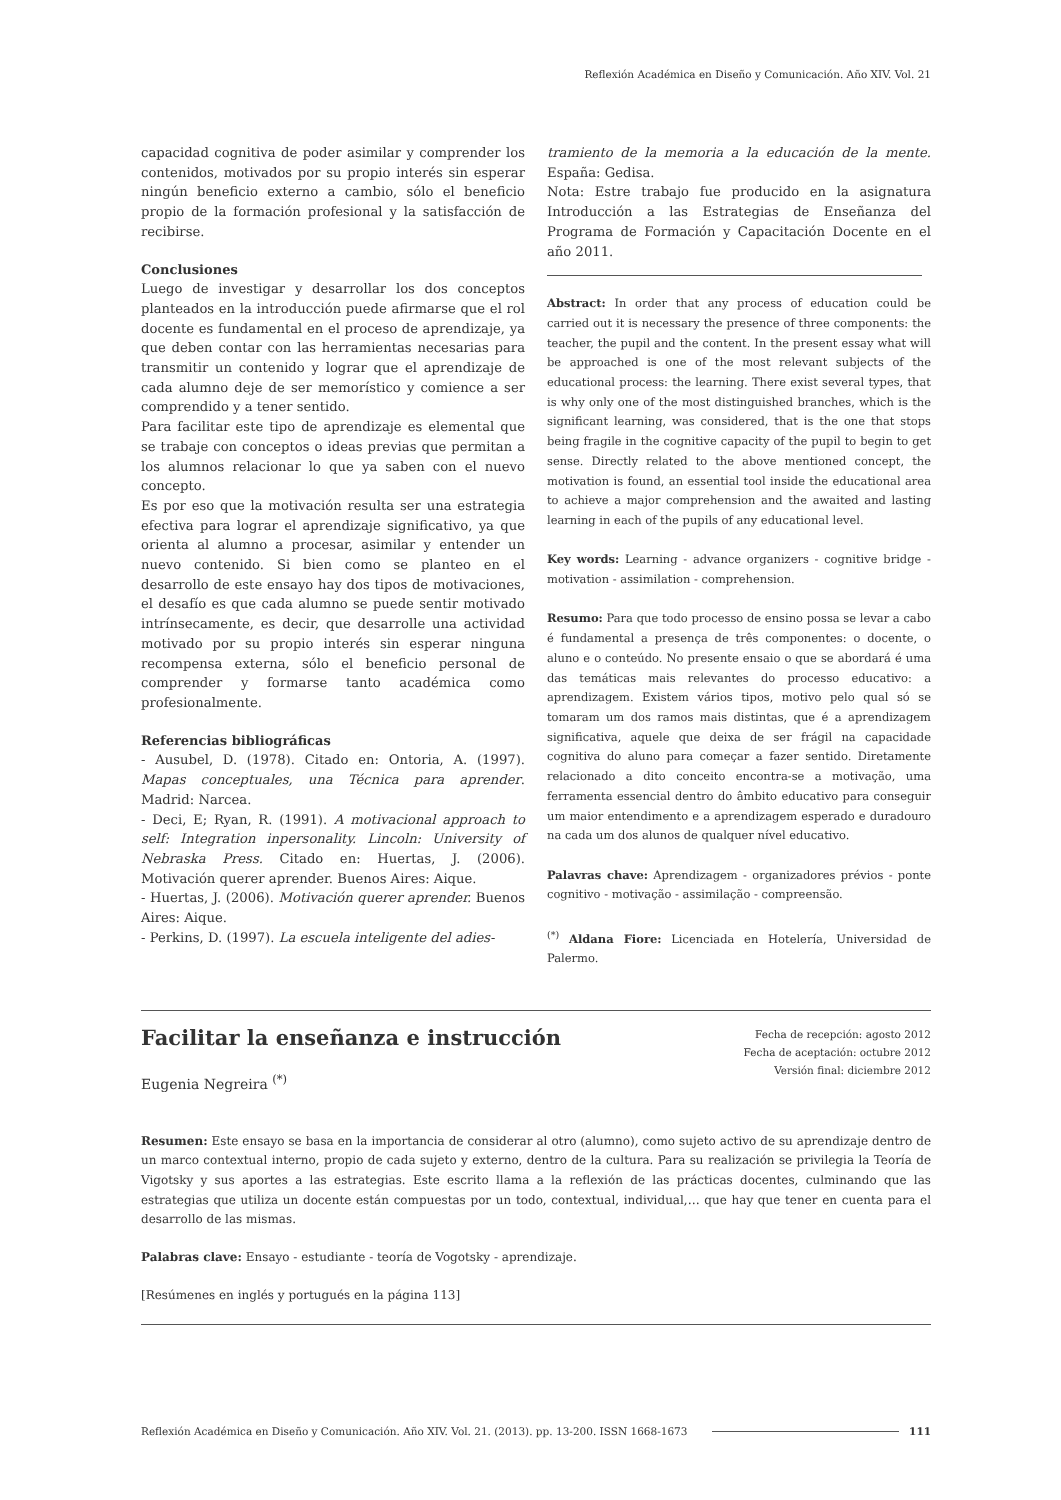Reflexión Académica en Diseño y Comunicación. Año XIV. Vol. 21
capacidad cognitiva de poder asimilar y comprender los contenidos, motivados por su propio interés sin esperar ningún beneficio externo a cambio, sólo el beneficio propio de la formación profesional y la satisfacción de recibirse.
Conclusiones
Luego de investigar y desarrollar los dos conceptos planteados en la introducción puede afirmarse que el rol docente es fundamental en el proceso de aprendizaje, ya que deben contar con las herramientas necesarias para transmitir un contenido y lograr que el aprendizaje de cada alumno deje de ser memorístico y comience a ser comprendido y a tener sentido.
Para facilitar este tipo de aprendizaje es elemental que se trabaje con conceptos o ideas previas que permitan a los alumnos relacionar lo que ya saben con el nuevo concepto.
Es por eso que la motivación resulta ser una estrategia efectiva para lograr el aprendizaje significativo, ya que orienta al alumno a procesar, asimilar y entender un nuevo contenido. Si bien como se planteo en el desarrollo de este ensayo hay dos tipos de motivaciones, el desafío es que cada alumno se puede sentir motivado intrínsecamente, es decir, que desarrolle una actividad motivado por su propio interés sin esperar ninguna recompensa externa, sólo el beneficio personal de comprender y formarse tanto académica como profesionalmente.
Referencias bibliográficas
- Ausubel, D. (1978). Citado en: Ontoria, A. (1997). Mapas conceptuales, una Técnica para aprender. Madrid: Narcea.
- Deci, E; Ryan, R. (1991). A motivacional approach to self: Integration inpersonality. Lincoln: University of Nebraska Press. Citado en: Huertas, J. (2006). Motivación querer aprender. Buenos Aires: Aique.
- Huertas, J. (2006). Motivación querer aprender. Buenos Aires: Aique.
- Perkins, D. (1997). La escuela inteligente del adies-
tramiento de la memoria a la educación de la mente. España: Gedisa.
Nota: Estre trabajo fue producido en la asignatura Introducción a las Estrategias de Enseñanza del Programa de Formación y Capacitación Docente en el año 2011.
Abstract: In order that any process of education could be carried out it is necessary the presence of three components: the teacher, the pupil and the content. In the present essay what will be approached is one of the most relevant subjects of the educational process: the learning. There exist several types, that is why only one of the most distinguished branches, which is the significant learning, was considered, that is the one that stops being fragile in the cognitive capacity of the pupil to begin to get sense. Directly related to the above mentioned concept, the motivation is found, an essential tool inside the educational area to achieve a major comprehension and the awaited and lasting learning in each of the pupils of any educational level.
Key words: Learning - advance organizers - cognitive bridge - motivation - assimilation - comprehension.
Resumo: Para que todo processo de ensino possa se levar a cabo é fundamental a presença de três componentes: o docente, o aluno e o conteúdo. No presente ensaio o que se abordará é uma das temáticas mais relevantes do processo educativo: a aprendizagem. Existem vários tipos, motivo pelo qual só se tomaram um dos ramos mais distintas, que é a aprendizagem significativa, aquele que deixa de ser frágil na capacidade cognitiva do aluno para começar a fazer sentido. Diretamente relacionado a dito conceito encontra-se a motivação, uma ferramenta essencial dentro do âmbito educativo para conseguir um maior entendimento e a aprendizagem esperado e duradouro na cada um dos alunos de qualquer nível educativo.
Palavras chave: Aprendizagem - organizadores prévios - ponte cognitivo - motivação - assimilação - compreensão.
<sup>(*)</sup> Aldana Fiore: Licenciada en Hotelería, Universidad de Palermo.
Fecha de recepción: agosto 2012
Fecha de aceptación: octubre 2012
Versión final: diciembre 2012
Facilitar la enseñanza e instrucción
Eugenia Negreira <sup>(*)</sup>
Resumen: Este ensayo se basa en la importancia de considerar al otro (alumno), como sujeto activo de su aprendizaje dentro de un marco contextual interno, propio de cada sujeto y externo, dentro de la cultura. Para su realización se privilegia la Teoría de Vigotsky y sus aportes a las estrategias. Este escrito llama a la reflexión de las prácticas docentes, culminando que las estrategias que utiliza un docente están compuestas por un todo, contextual, individual,… que hay que tener en cuenta para el desarrollo de las mismas.
Palabras clave: Ensayo - estudiante - teoría de Vogotsky - aprendizaje.
[Resúmenes en inglés y portugués en la página 113]
Reflexión Académica en Diseño y Comunicación. Año XIV. Vol. 21. (2013). pp. 13-200. ISSN 1668-1673 111